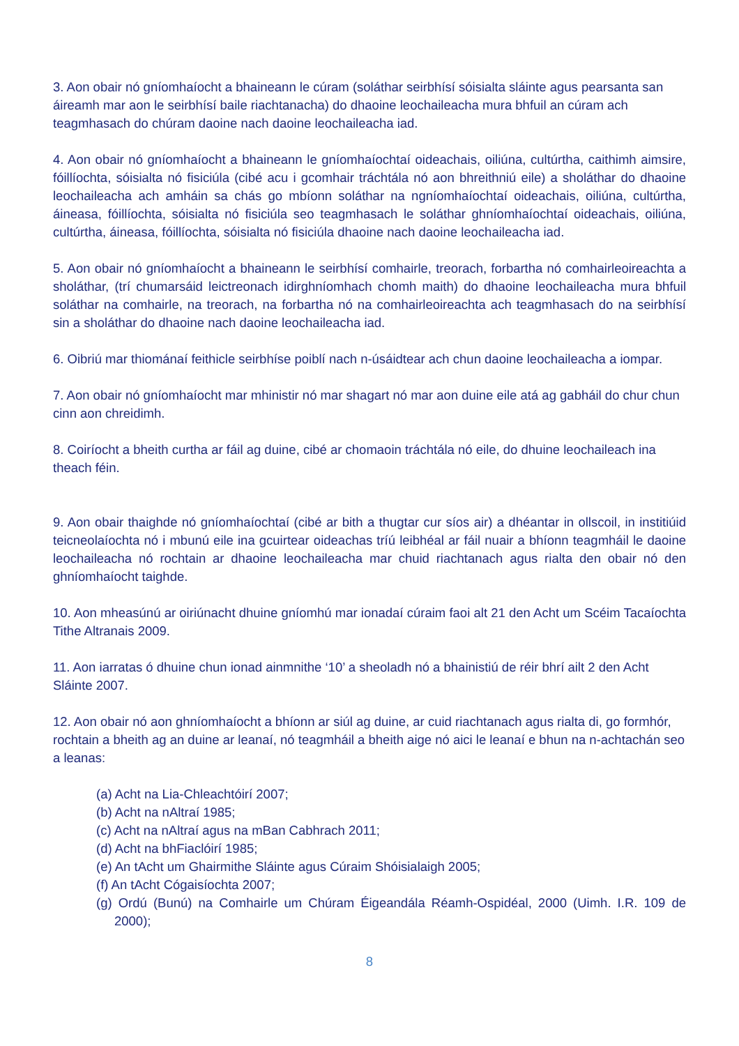3. Aon obair nó gníomhaíocht a bhaineann le cúram (soláthar seirbhísí sóisialta sláinte agus pearsanta san áireamh mar aon le seirbhísí baile riachtanacha) do dhaoine leochaileacha mura bhfuil an cúram ach teagmhasach do chúram daoine nach daoine leochaileacha iad.
4. Aon obair nó gníomhaíocht a bhaineann le gníomhaíochtaí oideachais, oiliúna, cultúrtha, caithimh aimsire, fóillíochta, sóisialta nó fisiciúla (cibé acu i gcomhair tráchtála nó aon bhreithniú eile) a sholáthar do dhaoine leochaileacha ach amháin sa chás go mbíonn soláthar na ngníomhaíochtaí oideachais, oiliúna, cultúrtha, áineasa, fóillíochta, sóisialta nó fisiciúla seo teagmhasach le soláthar ghníomhaíochtaí oideachais, oiliúna, cultúrtha, áineasa, fóillíochta, sóisialta nó fisiciúla dhaoine nach daoine leochaileacha iad.
5. Aon obair nó gníomhaíocht a bhaineann le seirbhísí comhairle, treorach, forbartha nó comhairleoireachta a sholáthar, (trí chumarsáid leictreonach idirghníomhach chomh maith) do dhaoine leochaileacha mura bhfuil soláthar na comhairle, na treorach, na forbartha nó na comhairleoireachta ach teagmhasach do na seirbhísí sin a sholáthar do dhaoine nach daoine leochaileacha iad.
6. Oibriú mar thiománaí feithicle seirbhíse poiblí nach n-úsáidtear ach chun daoine leochaileacha a iompar.
7. Aon obair nó gníomhaíocht mar mhinistir nó mar shagart nó mar aon duine eile atá ag gabháil do chur chun cinn aon chreidimh.
8. Coiríocht a bheith curtha ar fáil ag duine, cibé ar chomaoin tráchtála nó eile, do dhuine leochaileach ina theach féin.
9. Aon obair thaighde nó gníomhaíochtaí (cibé ar bith a thugtar cur síos air) a dhéantar in ollscoil, in institiúid teicneolaíochta nó i mbunú eile ina gcuirtear oideachas tríú leibhéal ar fáil nuair a bhíonn teagmháil le daoine leochaileacha nó rochtain ar dhaoine leochaileacha mar chuid riachtanach agus rialta den obair nó den ghníomhaíocht taighde.
10. Aon mheasúnú ar oiriúnacht dhuine gníomhú mar ionadaí cúraim faoi alt 21 den Acht um Scéim Tacaíochta Tithe Altranais 2009.
11. Aon iarratas ó dhuine chun ionad ainmnithe ‘10’ a sheoladh nó a bhainistiú de réir bhrí ailt 2 den Acht Sláinte 2007.
12. Aon obair nó aon ghníomhaíocht a bhíonn ar siúl ag duine, ar cuid riachtanach agus rialta di, go formhór, rochtain a bheith ag an duine ar leanaí, nó teagmháil a bheith aige nó aici le leanaí e bhun na n-achtachán seo a leanas:
(a) Acht na Lia-Chleachtóirí 2007;
(b) Acht na nAltraí 1985;
(c) Acht na nAltraí agus na mBan Cabhrach 2011;
(d) Acht na bhFiaclóirí 1985;
(e) An tAcht um Ghairmithe Sláinte agus Cúraim Shóisialaigh 2005;
(f) An tAcht Cógaisíochta 2007;
(g) Ordú (Bunú) na Comhairle um Chúram Éigeandála Réamh-Ospidéal, 2000 (Uimh. I.R. 109 de 2000);
8